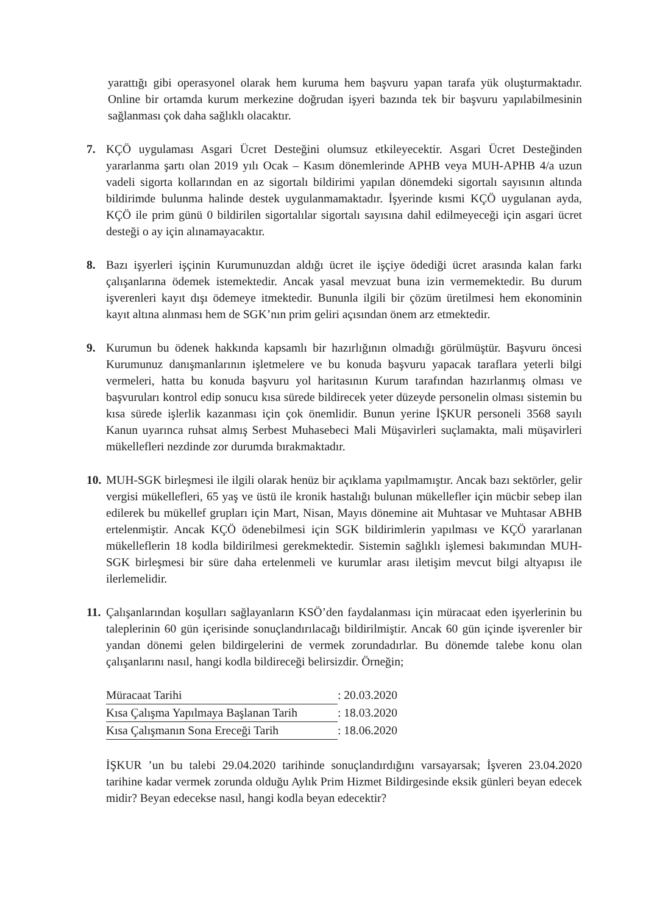yarattığı gibi operasyonel olarak hem kuruma hem başvuru yapan tarafa yük oluşturmaktadır. Online bir ortamda kurum merkezine doğrudan işyeri bazında tek bir başvuru yapılabilmesinin sağlanması çok daha sağlıklı olacaktır.
7. KÇÖ uygulaması Asgari Ücret Desteğini olumsuz etkileyecektir. Asgari Ücret Desteğinden yararlanma şartı olan 2019 yılı Ocak – Kasım dönemlerinde APHB veya MUH-APHB 4/a uzun vadeli sigorta kollarından en az sigortalı bildirimi yapılan dönemdeki sigortalı sayısının altında bildirimde bulunma halinde destek uygulanmamaktadır. İşyerinde kısmi KÇÖ uygulanan ayda, KÇÖ ile prim günü 0 bildirilen sigortalılar sigortalı sayısına dahil edilmeyeceği için asgari ücret desteği o ay için alınamayacaktır.
8. Bazı işyerleri işçinin Kurumunuzdan aldığı ücret ile işçiye ödediği ücret arasında kalan farkı çalışanlarına ödemek istemektedir. Ancak yasal mevzuat buna izin vermemektedir. Bu durum işverenleri kayıt dışı ödemeye itmektedir. Bununla ilgili bir çözüm üretilmesi hem ekonominin kayıt altına alınması hem de SGK’nın prim geliri açısından önem arz etmektedir.
9. Kurumun bu ödenek hakkında kapsamlı bir hazırlığının olmadığı görülmüştür. Başvuru öncesi Kurumunuz danışmanlarının işletmelere ve bu konuda başvuru yapacak taraflara yeterli bilgi vermeleri, hatta bu konuda başvuru yol haritasının Kurum tarafından hazırlanmış olması ve başvuruları kontrol edip sonucu kısa sürede bildirecek yeter düzeyde personelin olması sistemin bu kısa sürede işlerlik kazanması için çok önemlidir. Bunun yerine İŞKUR personeli 3568 sayılı Kanun uyarınca ruhsat almış Serbest Muhasebeci Mali Müşavirleri suçlamakta, mali müşavirleri mükellefleri nezdinde zor durumda bırakmaktadır.
10.
MUH-SGK birleşmesi ile ilgili olarak henüz bir açıklama yapılmamıştır. Ancak bazı sektörler, gelir vergisi mükellefleri, 65 yaş ve üstü ile kronik hastalığı bulunan mükellefler için mücbir sebep ilan edilerek bu mükellef grupları için Mart, Nisan, Mayıs dönemine ait Muhtasar ve Muhtasar ABHB ertelenmiştir. Ancak KÇÖ ödenebilmesi için SGK bildirimlerin yapılması ve KÇÖ yararlanan mükelleflerin 18 kodla bildirilmesi gerekmektedir. Sistemin sağlıklı işlemesi bakımından MUH-SGK birleşmesi bir süre daha ertelenmeli ve kurumlar arası iletişim mevcut bilgi altyapısı ile ilerlemelidir.
11.
Çalışanlarından koşulları sağlayanların KSÖ’den faydalanması için müracaat eden işyerlerinin bu taleplerinin 60 gün içerisinde sonuçlandırılacağı bildirilmiştir. Ancak 60 gün içinde işverenler bir yandan dönemi gelen bildirgelerini de vermek zorundadırlar. Bu dönemde talebe konu olan çalışanlarını nasıl, hangi kodla bildireceği belirsizdir. Örneğin;
| Müracaat Tarihi | : 20.03.2020 |
| Kısa Çalışma Yapılmaya Başlanan Tarih | : 18.03.2020 |
| Kısa Çalışmanın Sona Ereceği Tarih | : 18.06.2020 |
İŞKUR ’un bu talebi 29.04.2020 tarihinde sonuçlandırdığını varsayarsak; İşveren 23.04.2020 tarihine kadar vermek zorunda olduğu Aylık Prim Hizmet Bildirgesinde eksik günleri beyan edecek midir? Beyan edecekse nasıl, hangi kodla beyan edecektir?